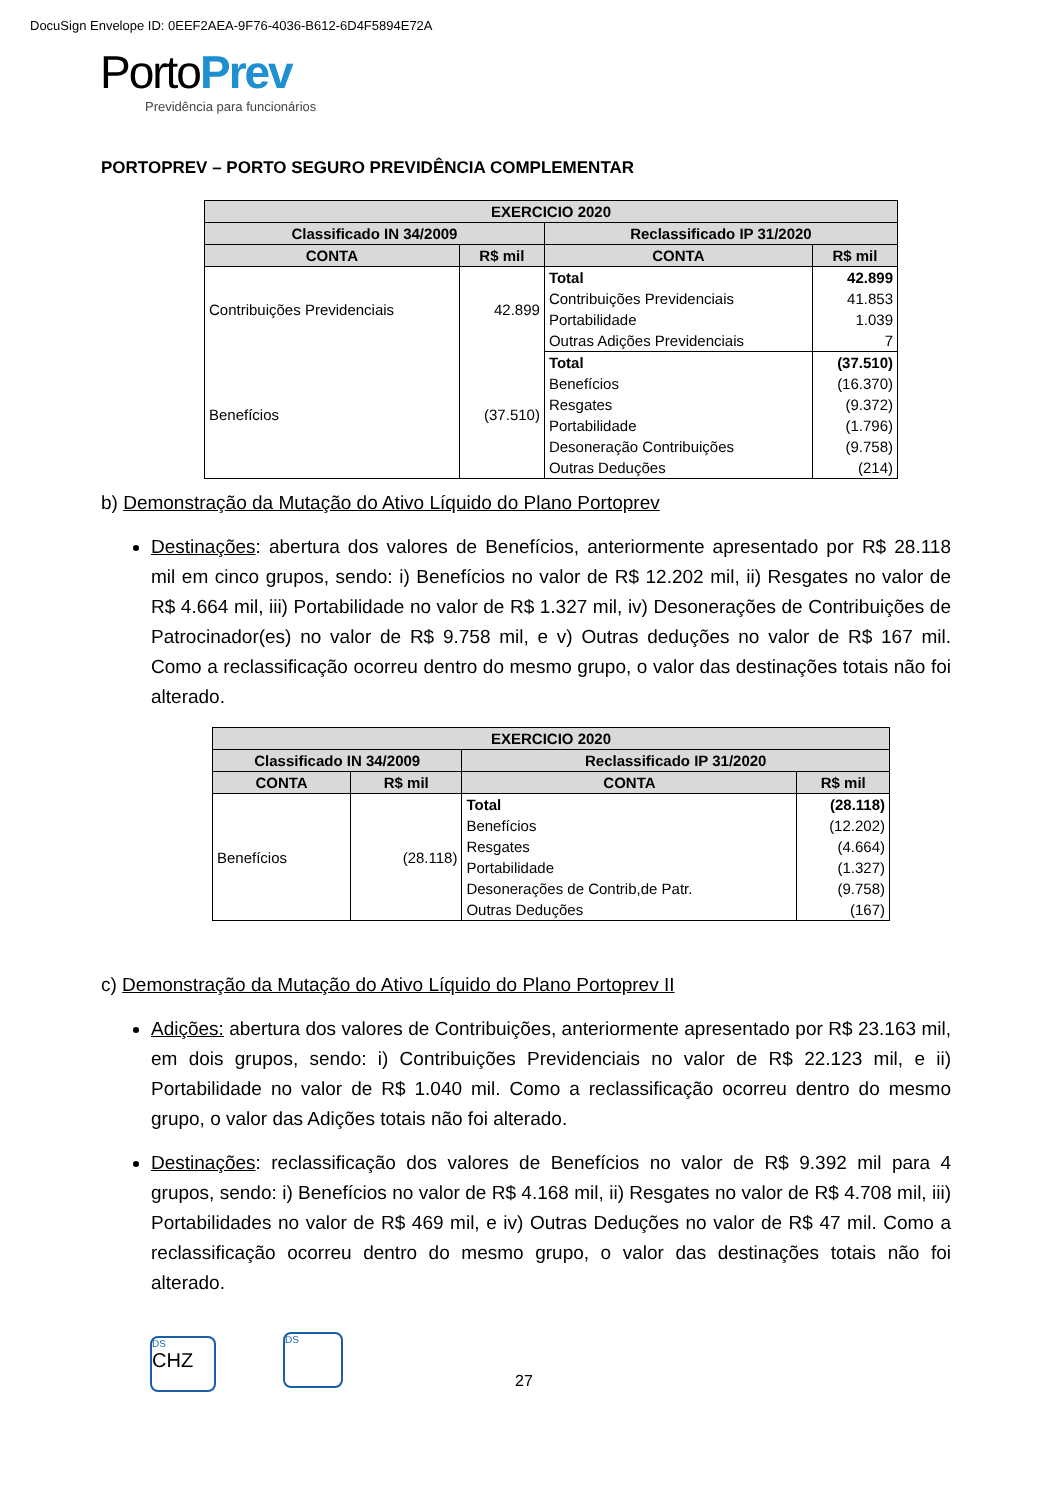DocuSign Envelope ID: 0EEF2AEA-9F76-4036-B612-6D4F5894E72A
PortoPrev
Previdência para funcionários
PORTOPREV – PORTO SEGURO PREVIDÊNCIA COMPLEMENTAR
| EXERCICIO 2020 | | | |
| --- | --- | --- | --- |
| Classificado IN 34/2009 | | Reclassificado IP 31/2020 | |
| CONTA | R$ mil | CONTA | R$ mil |
| Contribuições Previdenciais | 42.899 | Total | 42.899 |
| | | Contribuições Previdenciais | 41.853 |
| | | Portabilidade | 1.039 |
| | | Outras Adições Previdenciais | 7 |
| Benefícios | (37.510) | Total | (37.510) |
| | | Benefícios | (16.370) |
| | | Resgates | (9.372) |
| | | Portabilidade | (1.796) |
| | | Desoneração Contribuições | (9.758) |
| | | Outras Deduções | (214) |
b) Demonstração da Mutação do Ativo Líquido do Plano Portoprev
Destinações: abertura dos valores de Benefícios, anteriormente apresentado por R$ 28.118 mil em cinco grupos, sendo: i) Benefícios no valor de R$ 12.202 mil, ii) Resgates no valor de R$ 4.664 mil, iii) Portabilidade no valor de R$ 1.327 mil, iv) Desonerações de Contribuições de Patrocinador(es) no valor de R$ 9.758 mil, e v) Outras deduções no valor de R$ 167 mil. Como a reclassificação ocorreu dentro do mesmo grupo, o valor das destinações totais não foi alterado.
| EXERCICIO 2020 | | | |
| --- | --- | --- | --- |
| Classificado IN 34/2009 | | Reclassificado IP 31/2020 | |
| CONTA | R$ mil | CONTA | R$ mil |
| Benefícios | (28.118) | Total | (28.118) |
| | | Benefícios | (12.202) |
| | | Resgates | (4.664) |
| | | Portabilidade | (1.327) |
| | | Desonerações de Contrib,de Patr. | (9.758) |
| | | Outras Deduções | (167) |
c) Demonstração da Mutação do Ativo Líquido do Plano Portoprev II
Adições: abertura dos valores de Contribuições, anteriormente apresentado por R$ 23.163 mil, em dois grupos, sendo: i) Contribuições Previdenciais no valor de R$ 22.123 mil, e ii) Portabilidade no valor de R$ 1.040 mil. Como a reclassificação ocorreu dentro do mesmo grupo, o valor das Adições totais não foi alterado.
Destinações: reclassificação dos valores de Benefícios no valor de R$ 9.392 mil para 4 grupos, sendo: i) Benefícios no valor de R$ 4.168 mil, ii) Resgates no valor de R$ 4.708 mil, iii) Portabilidades no valor de R$ 469 mil, e iv) Outras Deduções no valor de R$ 47 mil. Como a reclassificação ocorreu dentro do mesmo grupo, o valor das destinações totais não foi alterado.
DS
CHZ
DS
27